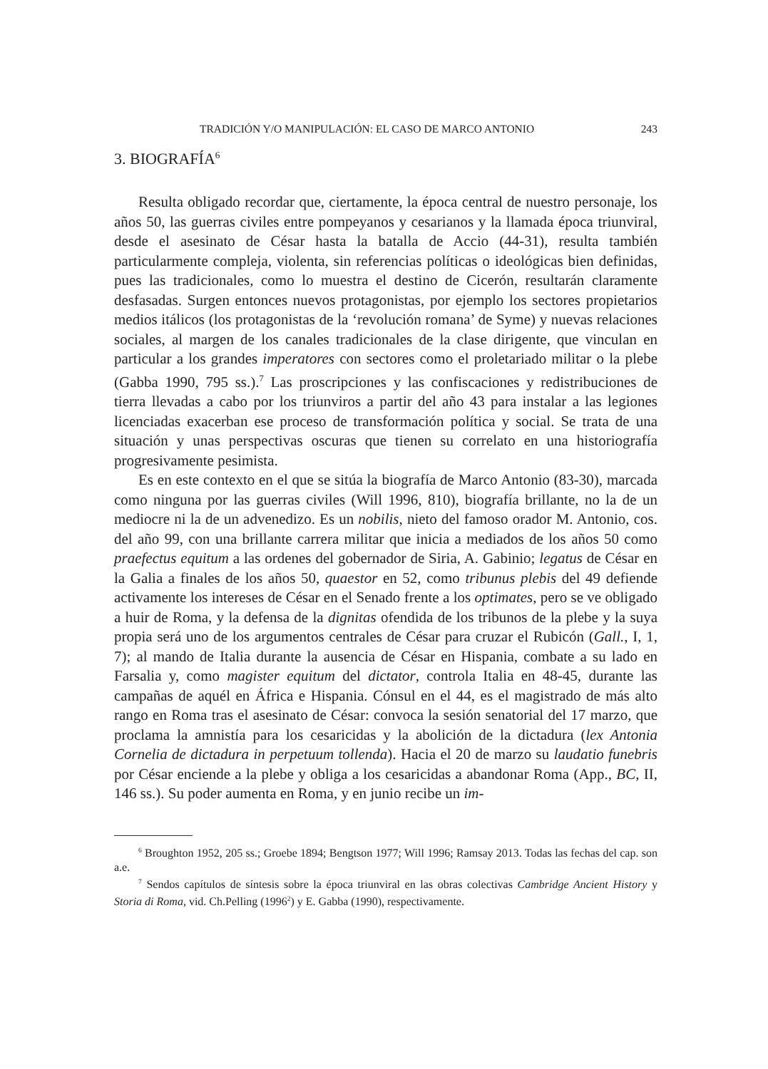TRADICIÓN Y/O MANIPULACIÓN: EL CASO DE MARCO ANTONIO 243
3. BIOGRAFÍA<sup>6</sup>
Resulta obligado recordar que, ciertamente, la época central de nuestro personaje, los años 50, las guerras civiles entre pompeyanos y cesarianos y la llamada época triunviral, desde el asesinato de César hasta la batalla de Accio (44-31), resulta también particularmente compleja, violenta, sin referencias políticas o ideológicas bien definidas, pues las tradicionales, como lo muestra el destino de Cicerón, resultarán claramente desfasadas. Surgen entonces nuevos protagonistas, por ejemplo los sectores propietarios medios itálicos (los protagonistas de la ‘revolución romana’ de Syme) y nuevas relaciones sociales, al margen de los canales tradicionales de la clase dirigente, que vinculan en particular a los grandes imperatores con sectores como el proletariado militar o la plebe (Gabba 1990, 795 ss.).<sup>7</sup> Las proscripciones y las confiscaciones y redistribuciones de tierra llevadas a cabo por los triunviros a partir del año 43 para instalar a las legiones licenciadas exacerban ese proceso de transformación política y social. Se trata de una situación y unas perspectivas oscuras que tienen su correlato en una historiografía progresivamente pesimista.
Es en este contexto en el que se sitúa la biografía de Marco Antonio (83-30), marcada como ninguna por las guerras civiles (Will 1996, 810), biografía brillante, no la de un mediocre ni la de un advenedizo. Es un nobilis, nieto del famoso orador M. Antonio, cos. del año 99, con una brillante carrera militar que inicia a mediados de los años 50 como praefectus equitum a las ordenes del gobernador de Siria, A. Gabinio; legatus de César en la Galia a finales de los años 50, quaestor en 52, como tribunus plebis del 49 defiende activamente los intereses de César en el Senado frente a los optimates, pero se ve obligado a huir de Roma, y la defensa de la dignitas ofendida de los tribunos de la plebe y la suya propia será uno de los argumentos centrales de César para cruzar el Rubicón (Gall., I, 1, 7); al mando de Italia durante la ausencia de César en Hispania, combate a su lado en Farsalia y, como magister equitum del dictator, controla Italia en 48-45, durante las campañas de aquél en África e Hispania. Cónsul en el 44, es el magistrado de más alto rango en Roma tras el asesinato de César: convoca la sesión senatorial del 17 marzo, que proclama la amnistía para los cesaricidas y la abolición de la dictadura (lex Antonia Cornelia de dictadura in perpetuum tollenda). Hacia el 20 de marzo su laudatio funebris por César enciende a la plebe y obliga a los cesaricidas a abandonar Roma (App., BC, II, 146 ss.). Su poder aumenta en Roma, y en junio recibe un im-
<sup>6</sup> Broughton 1952, 205 ss.; Groebe 1894; Bengtson 1977; Will 1996; Ramsay 2013. Todas las fechas del cap. son a.e.
<sup>7</sup> Sendos capítulos de síntesis sobre la época triunviral en las obras colectivas Cambridge Ancient History y Storia di Roma, vid. Ch.Pelling (1996<sup>2</sup>) y E. Gabba (1990), respectivamente.